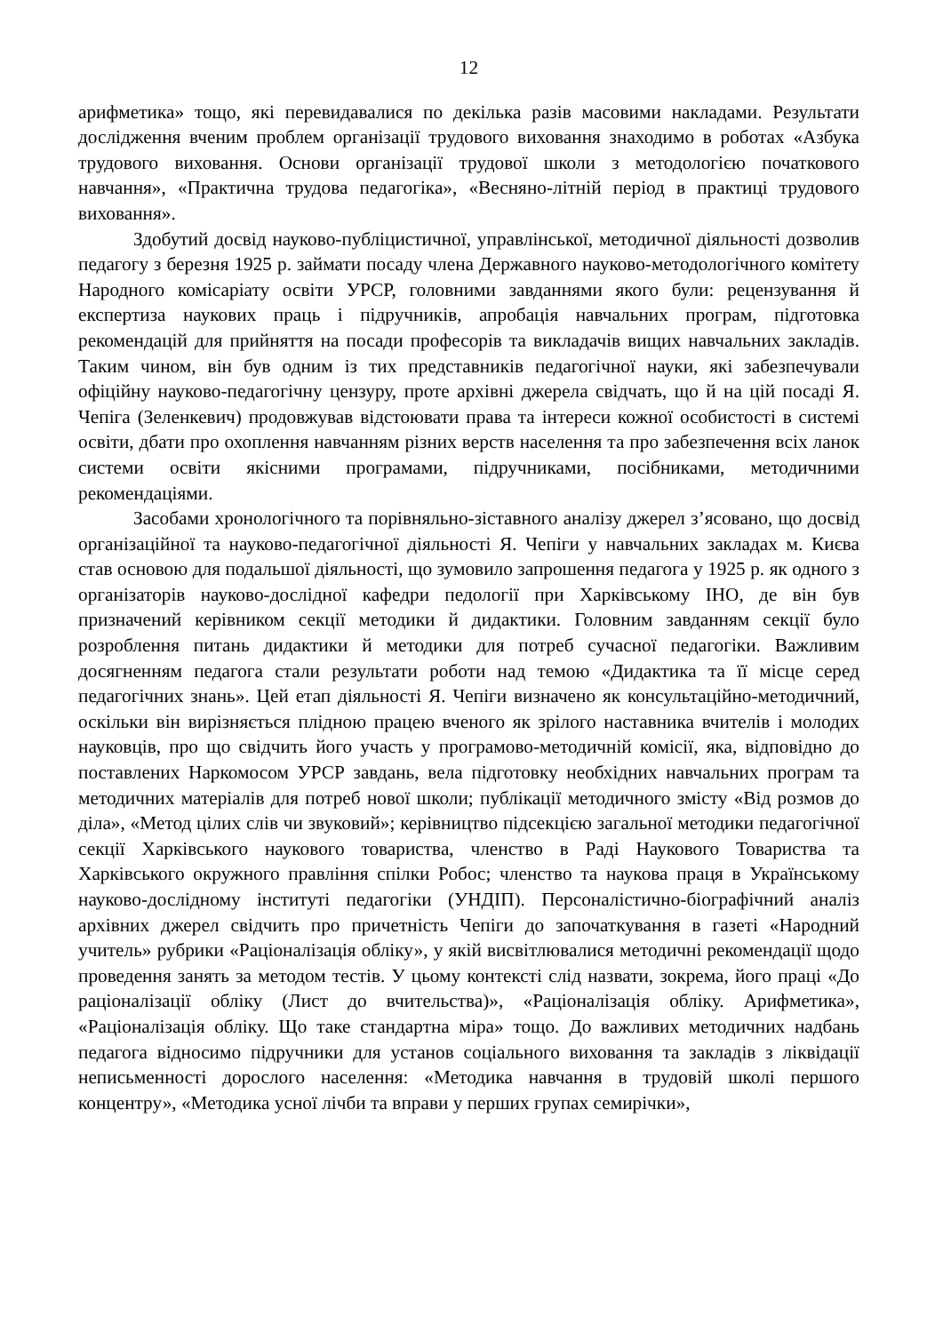12
арифметика» тощо, які перевидавалися по декілька разів масовими накладами. Результати дослідження вченим проблем організації трудового виховання знаходимо в роботах «Азбука трудового виховання. Основи організації трудової школи з методологією початкового навчання», «Практична трудова педагогіка», «Весняно-літній період в практиці трудового виховання».
Здобутий досвід науково-публіцистичної, управлінської, методичної діяльності дозволив педагогу з березня 1925 р. займати посаду члена Державного науково-методологічного комітету Народного комісаріату освіти УРСР, головними завданнями якого були: рецензування й експертиза наукових праць і підручників, апробація навчальних програм, підготовка рекомендацій для прийняття на посади професорів та викладачів вищих навчальних закладів. Таким чином, він був одним із тих представників педагогічної науки, які забезпечували офіційну науково-педагогічну цензуру, проте архівні джерела свідчать, що й на цій посаді Я. Чепіга (Зеленкевич) продовжував відстоювати права та інтереси кожної особистості в системі освіти, дбати про охоплення навчанням різних верств населення та про забезпечення всіх ланок системи освіти якісними програмами, підручниками, посібниками, методичними рекомендаціями.
Засобами хронологічного та порівняльно-зіставного аналізу джерел з’ясовано, що досвід організаційної та науково-педагогічної діяльності Я. Чепіги у навчальних закладах м. Києва став основою для подальшої діяльності, що зумовило запрошення педагога у 1925 р. як одного з організаторів науково-дослідної кафедри педології при Харківському ІНО, де він був призначений керівником секції методики й дидактики. Головним завданням секції було розроблення питань дидактики й методики для потреб сучасної педагогіки. Важливим досягненням педагога стали результати роботи над темою «Дидактика та її місце серед педагогічних знань». Цей етап діяльності Я. Чепіги визначено як консультаційно-методичний, оскільки він вирізняється плідною працею вченого як зрілого наставника вчителів і молодих науковців, про що свідчить його участь у програмово-методичній комісії, яка, відповідно до поставлених Наркомосом УРСР завдань, вела підготовку необхідних навчальних програм та методичних матеріалів для потреб нової школи; публікації методичного змісту «Від розмов до діла», «Метод цілих слів чи звуковий»; керівництво підсекцією загальної методики педагогічної секції Харківського наукового товариства, членство в Раді Наукового Товариства та Харківського окружного правління спілки Робос; членство та наукова праця в Українському науково-дослідному інституті педагогіки (УНДІП). Персоналістично-біографічний аналіз архівних джерел свідчить про причетність Чепіги до започаткування в газеті «Народний учитель» рубрики «Раціоналізація обліку», у якій висвітлювалися методичні рекомендації щодо проведення занять за методом тестів. У цьому контексті слід назвати, зокрема, його праці «До раціоналізації обліку (Лист до вчительства)», «Раціоналізація обліку. Арифметика», «Раціоналізація обліку. Що таке стандартна міра» тощо. До важливих методичних надбань педагога відносимо підручники для установ соціального виховання та закладів з ліквідації неписьменності дорослого населення: «Методика навчання в трудовій школі першого концентру», «Методика усної лічби та вправи у перших групах семирічки»,